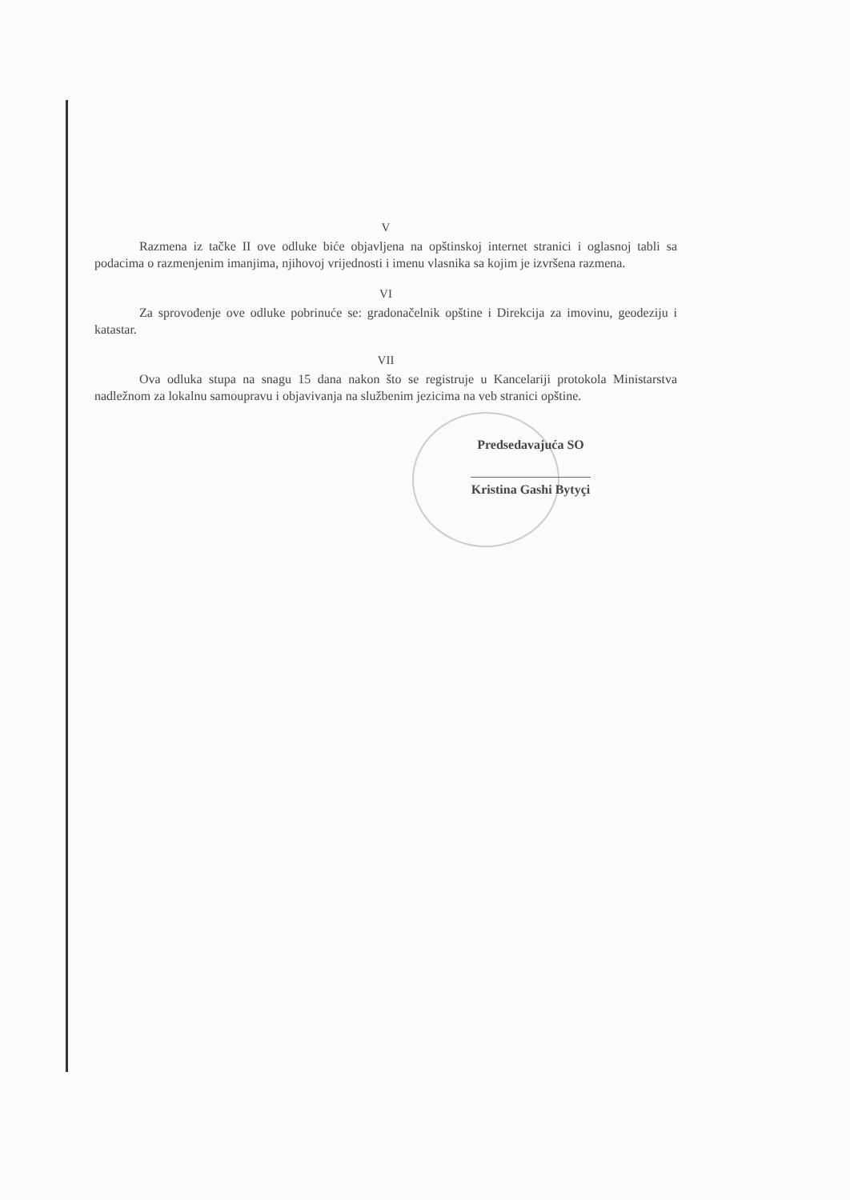V
Razmena iz tačke II ove odluke biće objavljena na opštinskoj internet stranici i oglasnoj tabli sa podacima o razmenjenim imanjima, njihovoj vrijednosti i imenu vlasnika sa kojim je izvršena razmena.
VI
Za sprovođenje ove odluke pobrinuće se: gradonačelnik opštine i Direkcija za imovinu, geodeziju i katastar.
VII
Ova odluka stupa na snagu 15 dana nakon što se registruje u Kancelariji protokola Ministarstva nadležnom za lokalnu samoupravu i objavivanja na službenim jezicima na veb stranici opštine.
Predsedavajuća SO
Kristina Gashi Bytyçi